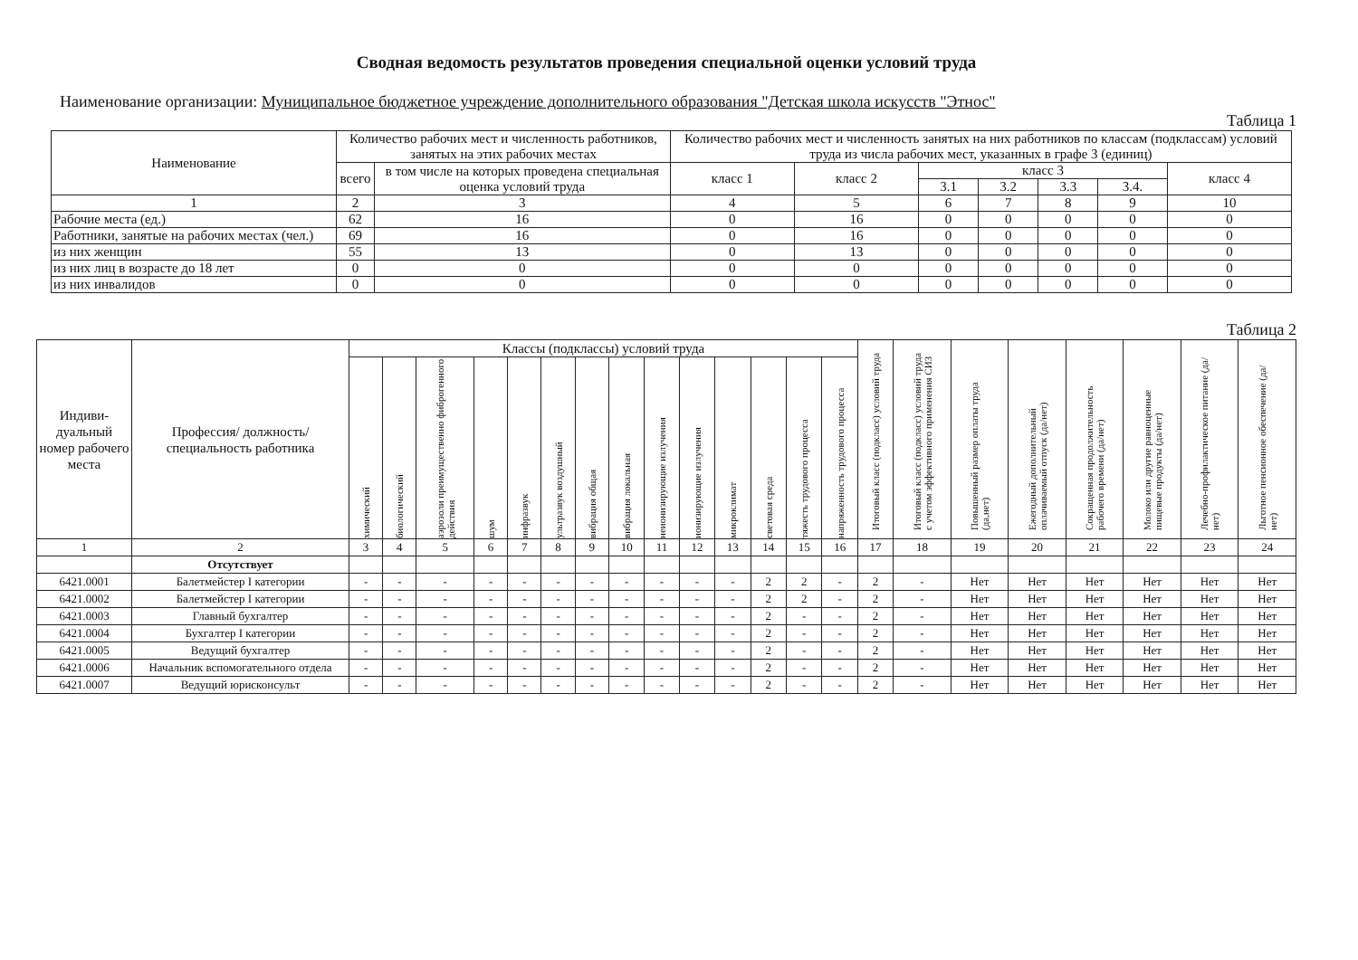Сводная ведомость результатов проведения специальной оценки условий труда
Наименование организации: Муниципальное бюджетное учреждение дополнительного образования "Детская школа искусств "Этнос"
Таблица 1
| Наименование | Количество рабочих мест и численность работников, занятых на этих рабочих местах | | Количество рабочих мест и численность занятых на них работников по классам (подклассам) условий труда из числа рабочих мест, указанных в графе 3 (единиц) | | | | | | |
| --- | --- | --- | --- | --- | --- | --- | --- | --- | --- |
| | всего | в том числе на которых проведена специальная оценка условий труда | класс 1 | класс 2 | класс 3 | | | | класс 4 |
| | | | | | 3.1 | 3.2 | 3.3 | 3.4. | |
| 1 | 2 | 3 | 4 | 5 | 6 | 7 | 8 | 9 | 10 |
| Рабочие места (ед.) | 62 | 16 | 0 | 16 | 0 | 0 | 0 | 0 | 0 |
| Работники, занятые на рабочих местах (чел.) | 69 | 16 | 0 | 16 | 0 | 0 | 0 | 0 | 0 |
| из них женщин | 55 | 13 | 0 | 13 | 0 | 0 | 0 | 0 | 0 |
| из них лиц в возрасте до 18 лет | 0 | 0 | 0 | 0 | 0 | 0 | 0 | 0 | 0 |
| из них инвалидов | 0 | 0 | 0 | 0 | 0 | 0 | 0 | 0 | 0 |
Таблица 2
| Индиви-дуальный номер рабочего места | Профессия/ должность/ специальность работника | Классы (подклассы) условий труда | | | | | | | | | | | | | | Итоговый класс (подкласс) условий труда | Итоговый класс (подкласс) условий труда с учетом эффективного применения СИЗ | Повышенный размер оплаты труда (да,нет) | Ежегодный дополнительный оплачиваемый отпуск (да/нет) | Сокращенная продолжительность рабочего времени (да/нет) | Молоко или другие равноценные пищевые продукты (да/нет) | Лечебно-профилактическое питание (да/нет) | Льготное пенсионное обеспечение (да/нет) |
| --- | --- | --- | --- | --- | --- | --- | --- | --- | --- | --- | --- | --- | --- | --- | --- | --- | --- | --- | --- | --- | --- | --- | --- |
| | | химический | биологический | аэрозоли преимущественно фиброгенного действия | шум | инфразвук | ультразвук воздушный | вибрация общая | вибрация локальная | неионизирующие излучения | ионизирующие излучения | микроклимат | световая среда | тяжесть трудового процесса | напряженность трудового процесса | | | | | | | | |
| 1 | 2 | 3 | 4 | 5 | 6 | 7 | 8 | 9 | 10 | 11 | 12 | 13 | 14 | 15 | 16 | 17 | 18 | 19 | 20 | 21 | 22 | 23 | 24 |
| | Отсутствует | | | | | | | | | | | | | | | | | | | | | | |
| 6421.0001 | Балетмейстер I категории | - | - | - | - | - | - | - | - | - | - | - | 2 | 2 | - | 2 | - | Нет | Нет | Нет | Нет | Нет | Нет |
| 6421.0002 | Балетмейстер I категории | - | - | - | - | - | - | - | - | - | - | - | 2 | 2 | - | 2 | - | Нет | Нет | Нет | Нет | Нет | Нет |
| 6421.0003 | Главный бухгалтер | - | - | - | - | - | - | - | - | - | - | - | 2 | - | - | 2 | - | Нет | Нет | Нет | Нет | Нет | Нет |
| 6421.0004 | Бухгалтер I категории | - | - | - | - | - | - | - | - | - | - | - | 2 | - | - | 2 | - | Нет | Нет | Нет | Нет | Нет | Нет |
| 6421.0005 | Ведущий бухгалтер | - | - | - | - | - | - | - | - | - | - | - | 2 | - | - | 2 | - | Нет | Нет | Нет | Нет | Нет | Нет |
| 6421.0006 | Начальник вспомогательного отдела | - | - | - | - | - | - | - | - | - | - | - | 2 | - | - | 2 | - | Нет | Нет | Нет | Нет | Нет | Нет |
| 6421.0007 | Ведущий юрисконсульт | - | - | - | - | - | - | - | - | - | - | - | 2 | - | - | 2 | - | Нет | Нет | Нет | Нет | Нет | Нет |